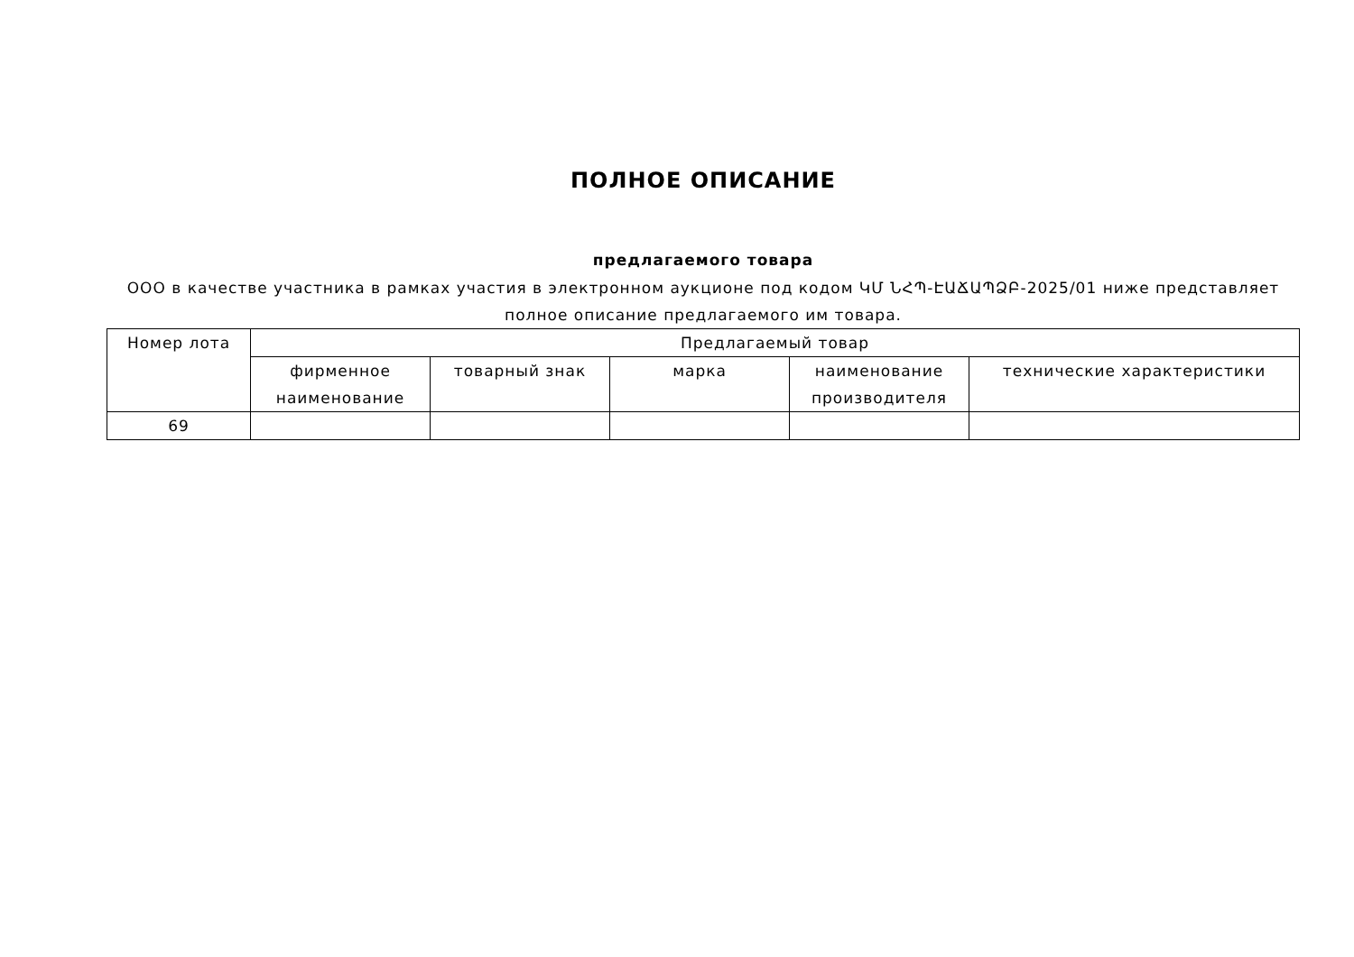ПОЛНОЕ ОПИСАНИЕ
предлагаемого товара
ООО в качестве участника в рамках участия в электронном аукционе под кодом ԿՄ ՆՀՊ-ԷԱՃԱՊՁԲ-2025/01 ниже представляет полное описание предлагаемого им товара.
| Номер лота | Предлагаемый товар | | | | |
| --- | --- | --- | --- | --- | --- |
| | фирменное наименование | товарный знак | марка | наименование производителя | технические характеристики |
| 69 | | | | | |